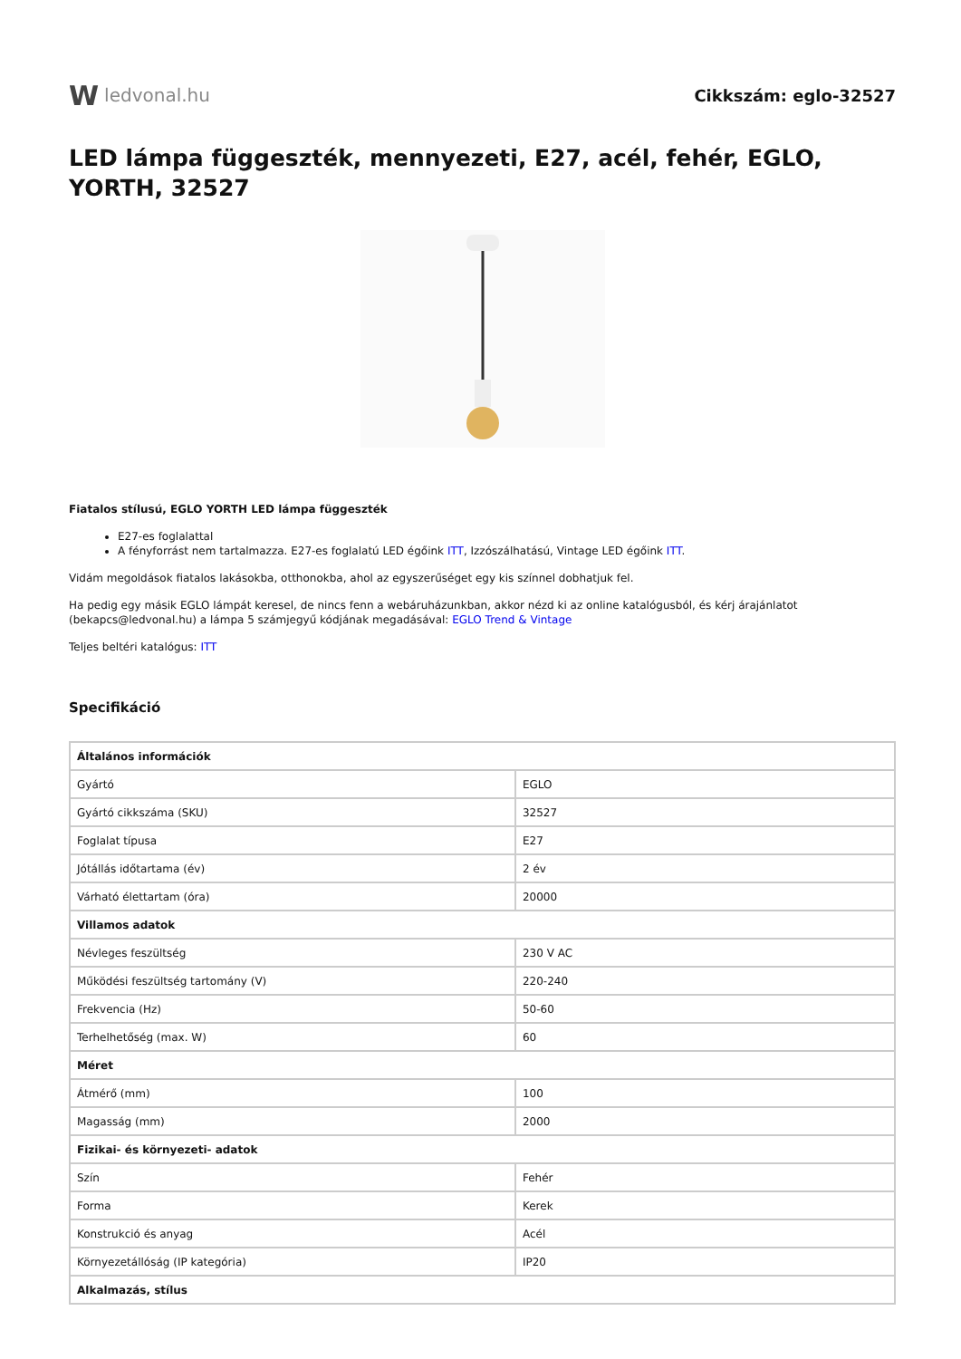W ledvonal.hu Cikkszám: eglo-32527
LED lámpa függeszték, mennyezeti, E27, acél, fehér, EGLO, YORTH, 32527
Fiatalos stílusú, EGLO YORTH LED lámpa függeszték
E27-es foglalattal
A fényforrást nem tartalmazza. E27-es foglalatú LED égőink ITT, Izzószálhatású, Vintage LED égőink ITT.
Vidám megoldások fiatalos lakásokba, otthonokba, ahol az egyszerűséget egy kis színnel dobhatjuk fel.
Ha pedig egy másik EGLO lámpát keresel, de nincs fenn a webáruházunkban, akkor nézd ki az online katalógusból, és kérj árajánlatot (bekapcs@ledvonal.hu) a lámpa 5 számjegyű kódjának megadásával: EGLO Trend & Vintage
Teljes beltéri katalógus: ITT
Specifikáció
| Általános információk | |
| Gyártó | EGLO |
| Gyártó cikkszáma (SKU) | 32527 |
| Foglalat típusa | E27 |
| Jótállás időtartama (év) | 2 év |
| Várható élettartam (óra) | 20000 |
| Villamos adatok | |
| Névleges feszültség | 230 V AC |
| Működési feszültség tartomány (V) | 220-240 |
| Frekvencia (Hz) | 50-60 |
| Terhelhetőség (max. W) | 60 |
| Méret | |
| Átmérő (mm) | 100 |
| Magasság (mm) | 2000 |
| Fizikai- és környezeti- adatok | |
| Szín | Fehér |
| Forma | Kerek |
| Konstrukció és anyag | Acél |
| Környezetállóság (IP kategória) | IP20 |
| Alkalmazás, stílus | |